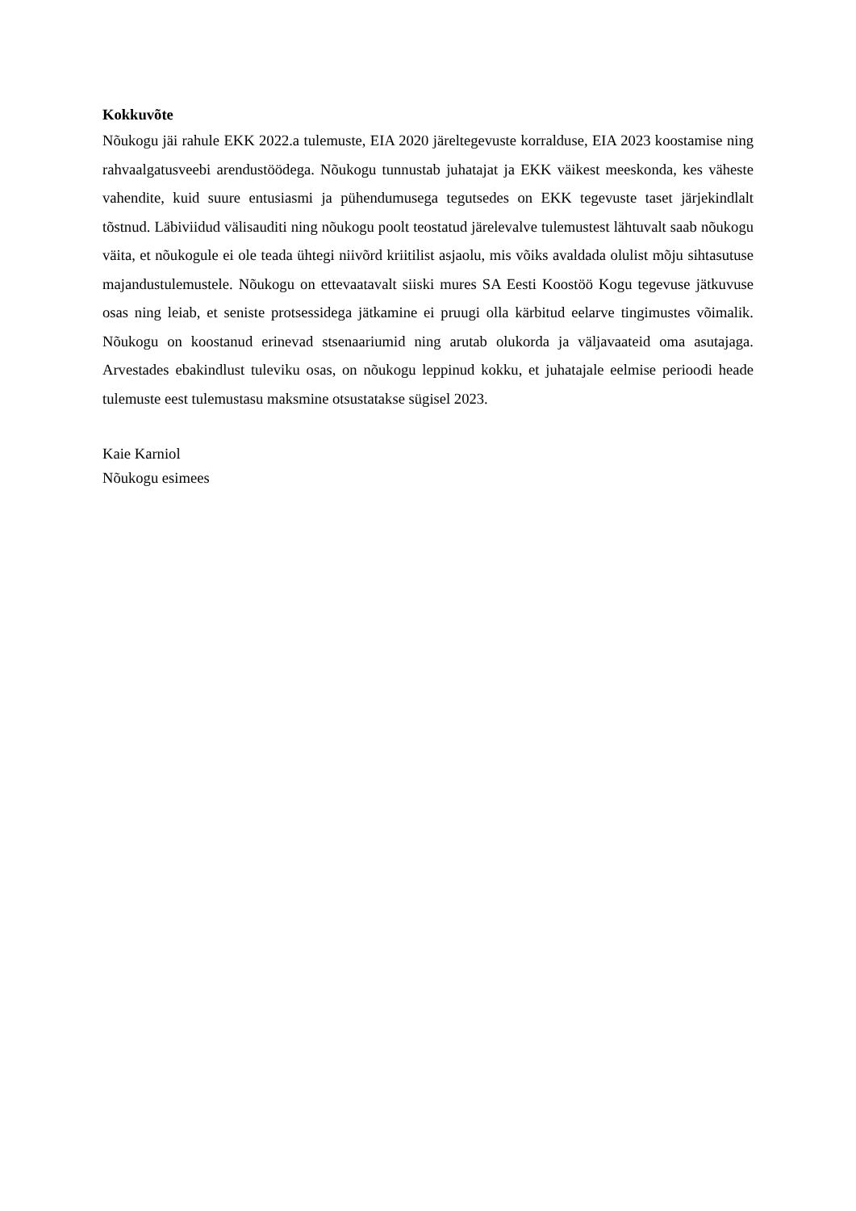Kokkuvõte
Nõukogu jäi rahule EKK 2022.a tulemuste, EIA 2020 järeltegevuste korralduse, EIA 2023 koostamise ning rahvaalgatusveebi arendustöödega. Nõukogu tunnustab juhatajat ja EKK väikest meeskonda, kes väheste vahendite, kuid suure entusiasmi ja pühendumusega tegutsedes on EKK tegevuste taset järjekindlalt tõstnud. Läbiviidud välisauditi ning nõukogu poolt teostatud järelevalve tulemustest lähtuvalt saab nõukogu väita, et nõukogule ei ole teada ühtegi niivõrd kriitilist asjaolu, mis võiks avaldada olulist mõju sihtasutuse majandustulemustele. Nõukogu on ettevaatavalt siiski mures SA Eesti Koostöö Kogu tegevuse jätkuvuse osas ning leiab, et seniste protsessidega jätkamine ei pruugi olla kärbitud eelarve tingimustes võimalik. Nõukogu on koostanud erinevad stsenaariumid ning arutab olukorda ja väljavaateid oma asutajaga. Arvestades ebakindlust tuleviku osas, on nõukogu leppinud kokku, et juhatajale eelmise perioodi heade tulemuste eest tulemustasu maksmine otsustatakse sügisel 2023.
Kaie Karniol
Nõukogu esimees